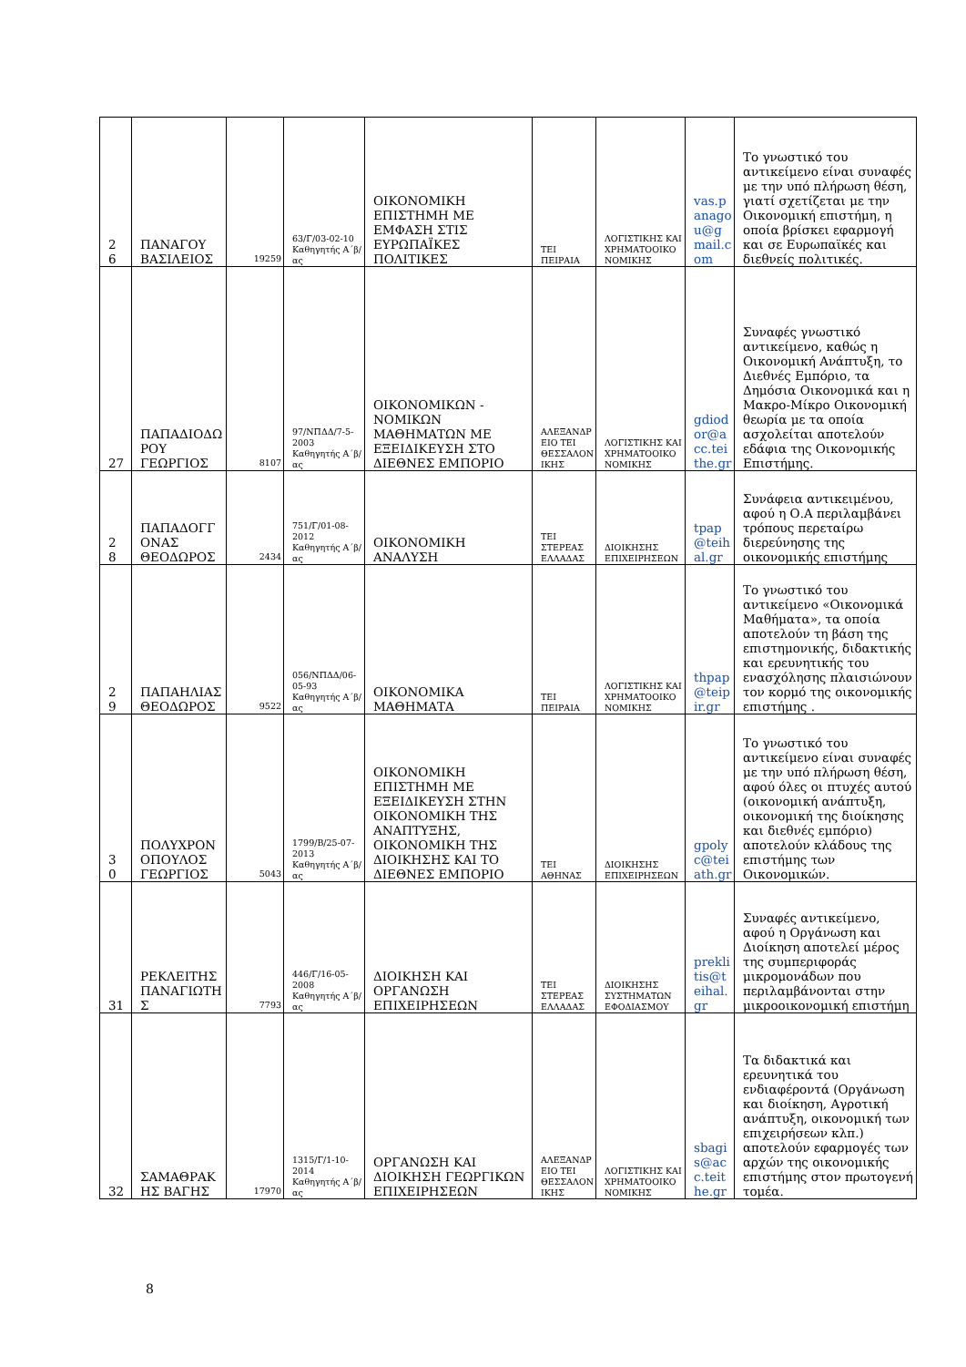| 2 6 | ΠΑΝΑΓΟΥ ΒΑΣΙΛΕΙΟΣ | 19259 | 63/Γ/03-02-10 Καθηγητής Α΄β/ας | ΟΙΚΟΝΟΜΙΚΗ ΕΠΙΣΤΗΜΗ ΜΕ ΕΜΦΑΣΗ ΣΤΙΣ ΕΥΡΩΠΑΪΚΕΣ ΠΟΛΙΤΙΚΕΣ | ΤΕΙ ΠΕΙΡΑΙΑ | ΛΟΓΙΣΤΙΚΗΣ ΚΑΙ ΧΡΗΜΑΤΟΟΙΚΟΝΟΜΙΚΗΣ | vas.panagou@gmail.com | Το γνωστικό του αντικείμενο είναι συναφές με την υπό πλήρωση θέση, γιατί σχετίζεται με την Οικονομική επιστήμη, η οποία βρίσκει εφαρμογή και σε Ευρωπαϊκές και διεθνείς πολιτικές. |
| 27 | ΠΑΠΑΔΙΟΔΩΡΟΥ ΓΕΩΡΓΙΟΣ | 8107 | 97/ΝΠΔΔ/7-5-2003 Καθηγητής Α΄β/ας | ΟΙΚΟΝΟΜΙΚΩΝ - ΝΟΜΙΚΩΝ ΜΑΘΗΜΑΤΩΝ ΜΕ ΕΞΕΙΔΙΚΕΥΣΗ ΣΤΟ ΔΙΕΘΝΕΣ ΕΜΠΟΡΙΟ | ΑΛΕΞΑΝΔΡΕΙΟ ΤΕΙ ΘΕΣΣΑΛΟΝΙΚΗΣ | ΛΟΓΙΣΤΙΚΗΣ ΚΑΙ ΧΡΗΜΑΤΟΟΙΚΟΝΟΜΙΚΗΣ | gdiodor@acc.teithe.gr | Συναφές γνωστικό αντικείμενο, καθώς η Οικονομική Ανάπτυξη, το Διεθνές Εμπόριο, τα Δημόσια Οικονομικά και η Μακρο-Μίκρο Οικονομική θεωρία με τα οποία ασχολείται αποτελούν εδάφια της Οικονομικής Επιστήμης. |
| 2 8 | ΠΑΠΑΔΟΓΓΟΝΑΣ ΘΕΟΔΩΡΟΣ | 2434 | 751/Γ/01-08-2012 Καθηγητής Α΄β/ας | ΟΙΚΟΝΟΜΙΚΗ ΑΝΑΛΥΣΗ | ΤΕΙ ΣΤΕΡΕΑΣ ΕΛΛΑΔΑΣ | ΔΙΟΙΚΗΣΗΣ ΕΠΙΧΕΙΡΗΣΕΩΝ | tpap@teihal.gr | Συνάφεια αντικειμένου, αφού η Ο.Α περιλαμβάνει τρόπους περεταίρω διερεύνησης της οικονομικής επιστήμης |
| 2 9 | ΠΑΠΑΗΛΙΑΣ ΘΕΟΔΩΡΟΣ | 9522 | 056/ΝΠΔΔ/06-05-93 Καθηγητής Α΄β/ας | ΟΙΚΟΝΟΜΙΚΑ ΜΑΘΗΜΑΤΑ | ΤΕΙ ΠΕΙΡΑΙΑ | ΛΟΓΙΣΤΙΚΗΣ ΚΑΙ ΧΡΗΜΑΤΟΟΙΚΟΝΟΜΙΚΗΣ | thpap@teipir.gr | Το γνωστικό του αντικείμενο «Οικονομικά Μαθήματα», τα οποία αποτελούν τη βάση της επιστημονικής, διδακτικής και ερευνητικής του ενασχόλησης πλαισιώνουν τον κορμό της οικονομικής επιστήμης . |
| 3 0 | ΠΟΛΥΧΡΟΝΟΠΟΥΛΟΣ ΓΕΩΡΓΙΟΣ | 5043 | 1799/Β/25-07-2013 Καθηγητής Α΄β/ας | ΟΙΚΟΝΟΜΙΚΗ ΕΠΙΣΤΗΜΗ ΜΕ ΕΞΕΙΔΙΚΕΥΣΗ ΣΤΗΝ ΟΙΚΟΝΟΜΙΚΗ ΤΗΣ ΑΝΑΠΤΥΞΗΣ, ΟΙΚΟΝΟΜΙΚΗ ΤΗΣ ΔΙΟΙΚΗΣΗΣ ΚΑΙ ΤΟ ΔΙΕΘΝΕΣ ΕΜΠΟΡΙΟ | ΤΕΙ ΑΘΗΝΑΣ | ΔΙΟΙΚΗΣΗΣ ΕΠΙΧΕΙΡΗΣΕΩΝ | gpolyc@teiath.gr | Το γνωστικό του αντικείμενο είναι συναφές με την υπό πλήρωση θέση, αφού όλες οι πτυχές αυτού (οικονομική ανάπτυξη, οικονομική της διοίκησης και διεθνές εμπόριο) αποτελούν κλάδους της επιστήμης των Οικονομικών. |
| 31 | ΡΕΚΛΕΙΤΗΣ ΠΑΝΑΓΙΩΤΗΣ | 7793 | 446/Γ/16-05-2008 Καθηγητής Α΄β/ας | ΔΙΟΙΚΗΣΗ ΚΑΙ ΟΡΓΑΝΩΣΗ ΕΠΙΧΕΙΡΗΣΕΩΝ | ΤΕΙ ΣΤΕΡΕΑΣ ΕΛΛΑΔΑΣ | ΔΙΟΙΚΗΣΗΣ ΣΥΣΤΗΜΑΤΩΝ ΕΦΟΔΙΑΣΜΟΥ | preklitis@teihal.gr | Συναφές αντικείμενο, αφού η Οργάνωση και Διοίκηση αποτελεί μέρος της συμπεριφοράς μικρομονάδων που περιλαμβάνονται στην μικροοικονομική επιστήμη |
| 32 | ΣΑΜΑΘΡΑΚΗΣ ΒΑΓΗΣ | 17970 | 1315/Γ/1-10-2014 Καθηγητής Α΄β/ας | ΟΡΓΑΝΩΣΗ ΚΑΙ ΔΙΟΙΚΗΣΗ ΓΕΩΡΓΙΚΩΝ ΕΠΙΧΕΙΡΗΣΕΩΝ | ΑΛΕΞΑΝΔΡΕΙΟ ΤΕΙ ΘΕΣΣΑΛΟΝΙΚΗΣ | ΛΟΓΙΣΤΙΚΗΣ ΚΑΙ ΧΡΗΜΑΤΟΟΙΚΟΝΟΜΙΚΗΣ | sbagis@acc.teithe.gr | Τα διδακτικά και ερευνητικά του ενδιαφέροντά (Οργάνωση και διοίκηση, Αγροτική ανάπτυξη, οικονομική των επιχειρήσεων κλπ.) αποτελούν εφαρμογές των αρχών της οικονομικής επιστήμης στον πρωτογενή τομέα. |
8